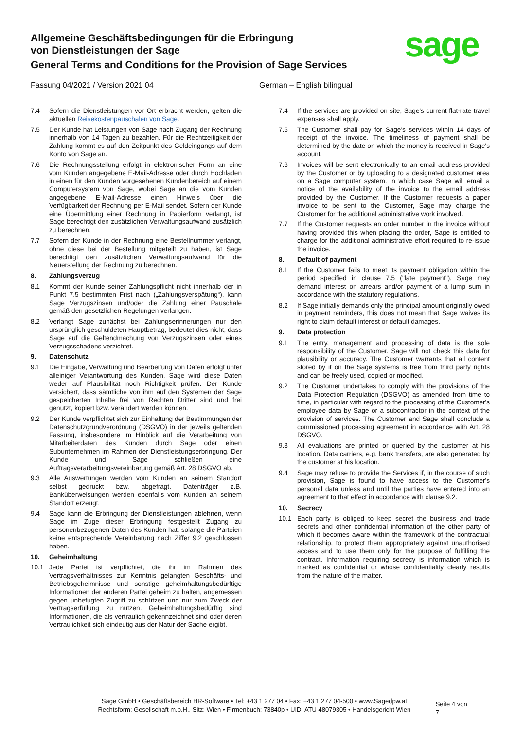Allgemeine Geschäftsbedingungen für die Erbringung
von Dienstleistungen der Sage
General Terms and Conditions for the Provision of Sage Services
sage
Fassung 04/2021 / Version 2021 04 German – English bilingual
7.4 Sofern die Dienstleistungen vor Ort erbracht werden, gelten die aktuellen Reisekostenpauschalen von Sage.
7.5 Der Kunde hat Leistungen von Sage nach Zugang der Rechnung innerhalb von 14 Tagen zu bezahlen. Für die Rechtzeitigkeit der Zahlung kommt es auf den Zeitpunkt des Geldeingangs auf dem Konto von Sage an.
7.6 Die Rechnungsstellung erfolgt in elektronischer Form an eine vom Kunden angegebene E-Mail-Adresse oder durch Hochladen in einen für den Kunden vorgesehenen Kundenbereich auf einem Computersystem von Sage, wobei Sage an die vom Kunden angegebene E-Mail-Adresse einen Hinweis über die Verfügbarkeit der Rechnung per E-Mail sendet. Sofern der Kunde eine Übermittlung einer Rechnung in Papierform verlangt, ist Sage berechtigt den zusätzlichen Verwaltungsaufwand zusätzlich zu berechnen.
7.7 Sofern der Kunde in der Rechnung eine Bestellnummer verlangt, ohne diese bei der Bestellung mitgeteilt zu haben, ist Sage berechtigt den zusätzlichen Verwaltungsaufwand für die Neuerstellung der Rechnung zu berechnen.
8. Zahlungsverzug
8.1 Kommt der Kunde seiner Zahlungspflicht nicht innerhalb der in Punkt 7.5 bestimmten Frist nach („Zahlungsverspätung“), kann Sage Verzugszinsen und/oder die Zahlung einer Pauschale gemäß den gesetzlichen Regelungen verlangen.
8.2 Verlangt Sage zunächst bei Zahlungserinnerungen nur den ursprünglich geschuldeten Hauptbetrag, bedeutet dies nicht, dass Sage auf die Geltendmachung von Verzugszinsen oder eines Verzugsschadens verzichtet.
9. Datenschutz
9.1 Die Eingabe, Verwaltung und Bearbeitung von Daten erfolgt unter alleiniger Verantwortung des Kunden. Sage wird diese Daten weder auf Plausibilität noch Richtigkeit prüfen. Der Kunde versichert, dass sämtliche von ihm auf den Systemen der Sage gespeicherten Inhalte frei von Rechten Dritter sind und frei genutzt, kopiert bzw. verändert werden können.
9.2 Der Kunde verpflichtet sich zur Einhaltung der Bestimmungen der Datenschutzgrundverordnung (DSGVO) in der jeweils geltenden Fassung, insbesondere im Hinblick auf die Verarbeitung von Mitarbeiterdaten des Kunden durch Sage oder einen Subunternehmen im Rahmen der Dienstleistungserbringung. Der Kunde und Sage schließen eine Auftragsverarbeitungsvereinbarung gemäß Art. 28 DSGVO ab.
9.3 Alle Auswertungen werden vom Kunden an seinem Standort selbst gedruckt bzw. abgefragt. Datenträger z.B. Banküberweisungen werden ebenfalls vom Kunden an seinem Standort erzeugt.
9.4 Sage kann die Erbringung der Dienstleistungen ablehnen, wenn Sage im Zuge dieser Erbringung festgestellt Zugang zu personenbezogenen Daten des Kunden hat, solange die Parteien keine entsprechende Vereinbarung nach Ziffer 9.2 geschlossen haben.
10. Geheimhaltung
10.1 Jede Partei ist verpflichtet, die ihr im Rahmen des Vertragsverhältnisses zur Kenntnis gelangten Geschäfts- und Betriebsgeheimnisse und sonstige geheimhaltungsbedürftige Informationen der anderen Partei geheim zu halten, angemessen gegen unbefugten Zugriff zu schützen und nur zum Zweck der Vertragserfüllung zu nutzen. Geheimhaltungsbedürftig sind Informationen, die als vertraulich gekennzeichnet sind oder deren Vertraulichkeit sich eindeutig aus der Natur der Sache ergibt.
7.4 If the services are provided on site, Sage's current flat-rate travel expenses shall apply.
7.5 The Customer shall pay for Sage's services within 14 days of receipt of the invoice. The timeliness of payment shall be determined by the date on which the money is received in Sage's account.
7.6 Invoices will be sent electronically to an email address provided by the Customer or by uploading to a designated customer area on a Sage computer system, in which case Sage will email a notice of the availability of the invoice to the email address provided by the Customer. If the Customer requests a paper invoice to be sent to the Customer, Sage may charge the Customer for the additional administrative work involved.
7.7 If the Customer requests an order number in the invoice without having provided this when placing the order, Sage is entitled to charge for the additional administrative effort required to re-issue the invoice.
8. Default of payment
8.1 If the Customer fails to meet its payment obligation within the period specified in clause 7.5 ("late payment"), Sage may demand interest on arrears and/or payment of a lump sum in accordance with the statutory regulations.
8.2 If Sage initially demands only the principal amount originally owed in payment reminders, this does not mean that Sage waives its right to claim default interest or default damages.
9. Data protection
9.1 The entry, management and processing of data is the sole responsibility of the Customer. Sage will not check this data for plausibility or accuracy. The Customer warrants that all content stored by it on the Sage systems is free from third party rights and can be freely used, copied or modified.
9.2 The Customer undertakes to comply with the provisions of the Data Protection Regulation (DSGVO) as amended from time to time, in particular with regard to the processing of the Customer's employee data by Sage or a subcontractor in the context of the provision of services. The Customer and Sage shall conclude a commissioned processing agreement in accordance with Art. 28 DSGVO.
9.3 All evaluations are printed or queried by the customer at his location. Data carriers, e.g. bank transfers, are also generated by the customer at his location.
9.4 Sage may refuse to provide the Services if, in the course of such provision, Sage is found to have access to the Customer's personal data unless and until the parties have entered into an agreement to that effect in accordance with clause 9.2.
10. Secrecy
10.1 Each party is obliged to keep secret the business and trade secrets and other confidential information of the other party of which it becomes aware within the framework of the contractual relationship, to protect them appropriately against unauthorised access and to use them only for the purpose of fulfilling the contract. Information requiring secrecy is information which is marked as confidential or whose confidentiality clearly results from the nature of the matter.
Sage GmbH • Geschäftsbereich HR-Software • Tel: +43 1 277 04 • Fax: +43 1 277 04-500 • www.Sagedpw.at
Rechtsform: Gesellschaft m.b.H., Sitz: Wien • Firmenbuch: 73840p • UID: ATU 48079305 • Handelsgericht Wien
Seite 4 von 7